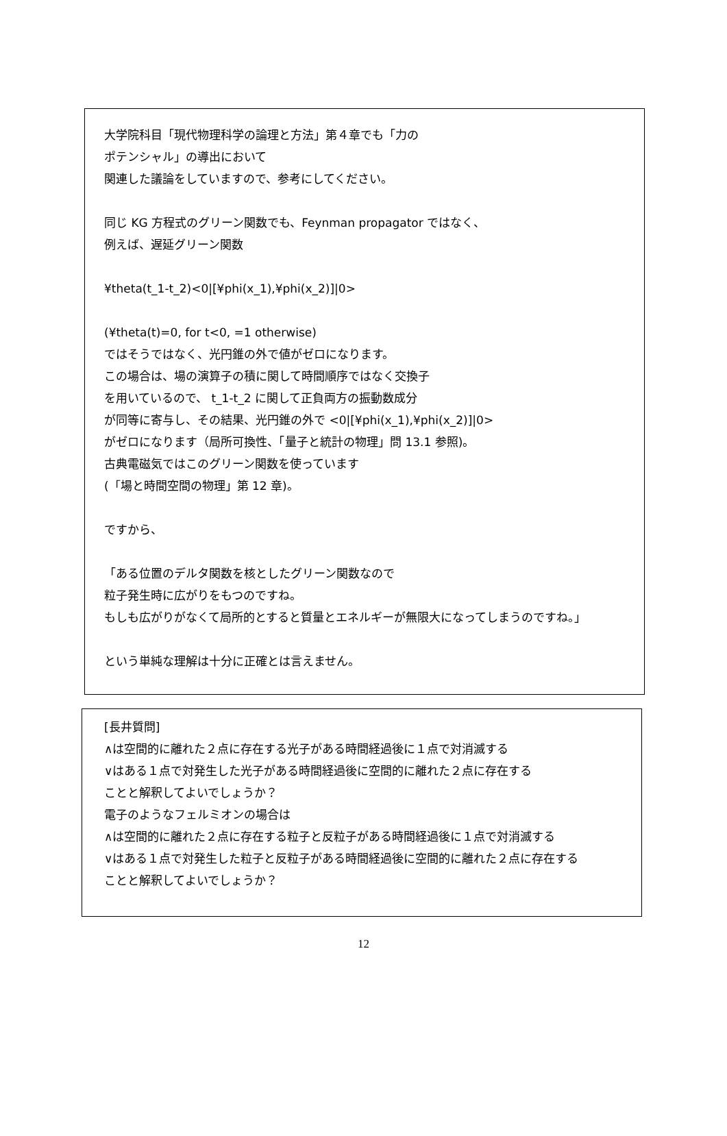大学院科目「現代物理科学の論理と方法」第４章でも「力の
ポテンシャル」の導出において
関連した議論をしていますので、参考にしてください。
同じ KG 方程式のグリーン関数でも、Feynman propagator ではなく、
例えば、遅延グリーン関数
¥theta(t_1-t_2)<0|[¥phi(x_1),¥phi(x_2)]|0>
(¥theta(t)=0, for t<0, =1 otherwise)
ではそうではなく、光円錐の外で値がゼロになります。
この場合は、場の演算子の積に関して時間順序ではなく交換子
を用いているので、 t_1-t_2 に関して正負両方の振動数成分
が同等に寄与し、その結果、光円錐の外で <0|[¥phi(x_1),¥phi(x_2)]|0>
がゼロになります（局所可換性、「量子と統計の物理」問 13.1 参照)。
古典電磁気ではこのグリーン関数を使っています
(「場と時間空間の物理」第 12 章)。
ですから、
「ある位置のデルタ関数を核としたグリーン関数なので
粒子発生時に広がりをもつのですね。
もしも広がりがなくて局所的とすると質量とエネルギーが無限大になってしまうのですね。」
という単純な理解は十分に正確とは言えません。
[長井質問]
∧は空間的に離れた２点に存在する光子がある時間経過後に１点で対消滅する
∨はある１点で対発生した光子がある時間経過後に空間的に離れた２点に存在する
ことと解釈してよいでしょうか？
電子のようなフェルミオンの場合は
∧は空間的に離れた２点に存在する粒子と反粒子がある時間経過後に１点で対消滅する
∨はある１点で対発生した粒子と反粒子がある時間経過後に空間的に離れた２点に存在する
ことと解釈してよいでしょうか？
12